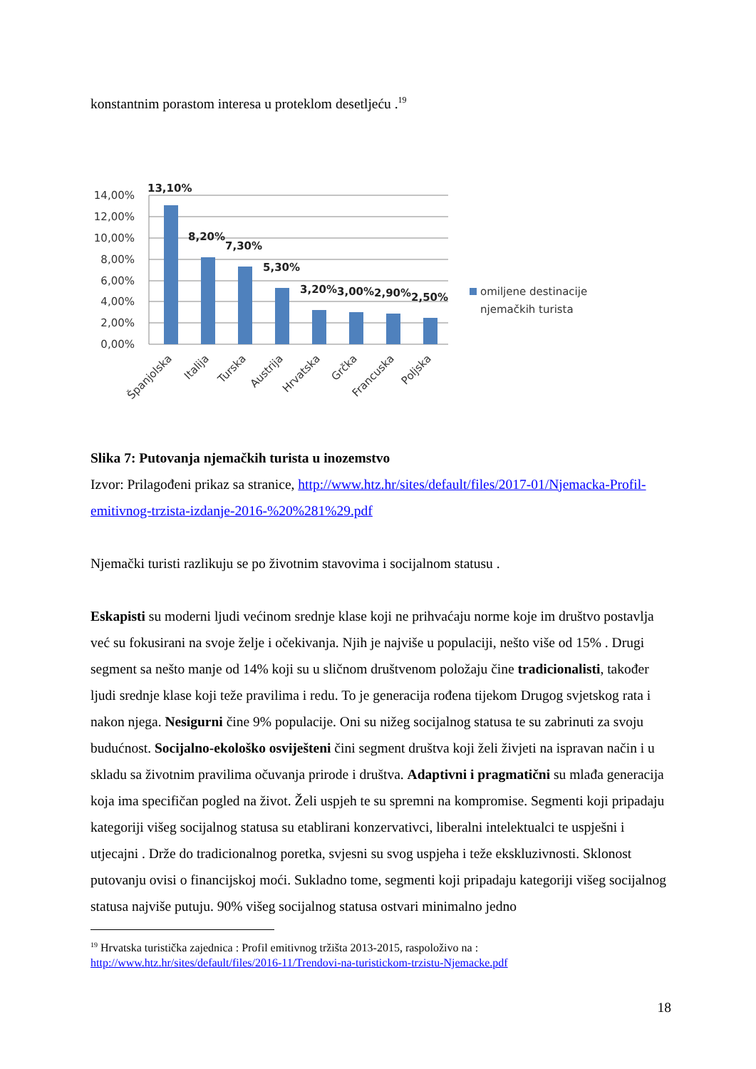konstantnim porastom interesa u proteklom desetljeću .<sup>19</sup>
14,00%
12,00%
10,00%
8,00%
6,00%
4,00%
2,00%
0,00%
13,10%
8,20%
7,30%
5,30%
3,20%
3,00%
2,90%
2,50%
Španjolska
Italija
Turska
Austrija
Hrvatska
Grčka
Francuska
Poljska
omiljene destinacije
njemačkih turista
Slika 7: Putovanja njemačkih turista u inozemstvo
Izvor: Prilagođeni prikaz sa stranice, http://www.htz.hr/sites/default/files/2017-01/Njemacka-Profil-emitivnog-trzista-izdanje-2016-%20%281%29.pdf
Njemački turisti razlikuju se po životnim stavovima i socijalnom statusu .
Eskapisti su moderni ljudi većinom srednje klase koji ne prihvaćaju norme koje im društvo postavlja već su fokusirani na svoje želje i očekivanja. Njih je najviše u populaciji, nešto više od 15% . Drugi segment sa nešto manje od 14% koji su u sličnom društvenom položaju čine tradicionalisti, također ljudi srednje klase koji teže pravilima i redu. To je generacija rođena tijekom Drugog svjetskog rata i nakon njega. Nesigurni čine 9% populacije. Oni su nižeg socijalnog statusa te su zabrinuti za svoju budućnost. Socijalno-ekološko osviješteni čini segment društva koji želi živjeti na ispravan način i u skladu sa životnim pravilima očuvanja prirode i društva. Adaptivni i pragmatični su mlađa generacija koja ima specifičan pogled na život. Želi uspjeh te su spremni na kompromise. Segmenti koji pripadaju kategoriji višeg socijalnog statusa su etablirani konzervativci, liberalni intelektualci te uspješni i utjecajni . Drže do tradicionalnog poretka, svjesni su svog uspjeha i teže ekskluzivnosti. Sklonost putovanju ovisi o financijskoj moći. Sukladno tome, segmenti koji pripadaju kategoriji višeg socijalnog statusa najviše putuju. 90% višeg socijalnog statusa ostvari minimalno jedno
<sup>19</sup> Hrvatska turistička zajednica : Profil emitivnog tržišta 2013-2015, raspoloživo na :
http://www.htz.hr/sites/default/files/2016-11/Trendovi-na-turistickom-trzistu-Njemacke.pdf
18